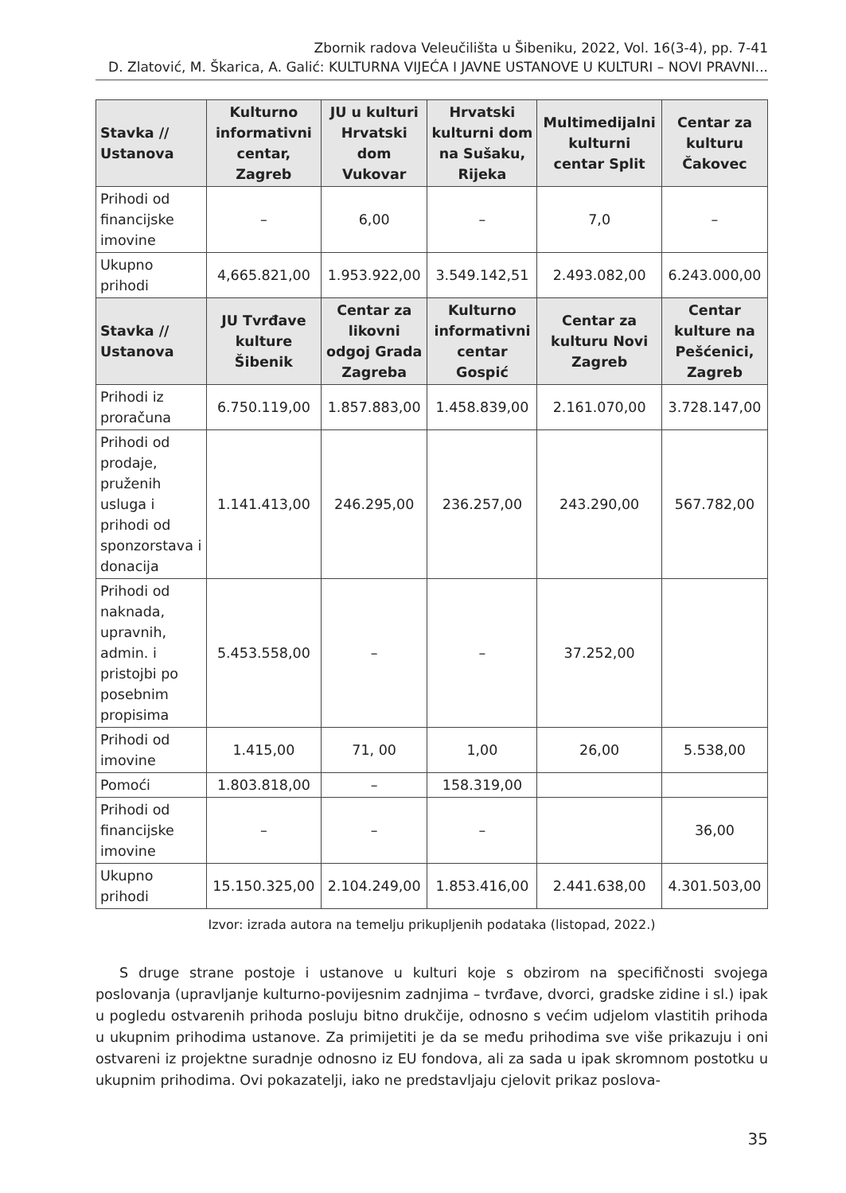Zbornik radova Veleučilišta u Šibeniku, 2022, Vol. 16(3-4), pp. 7-41
D. Zlatović, M. Škarica, A. Galić: KULTURNA VIJEĆA I JAVNE USTANOVE U KULTURI – NOVI PRAVNI...
| Stavka // Ustanova | Kulturno informativni centar, Zagreb | JU u kulturi Hrvatski dom Vukovar | Hrvatski kulturni dom na Sušaku, Rijeka | Multimedijalni kulturni centar Split | Centar za kulturu Čakovec |
| --- | --- | --- | --- | --- | --- |
| Prihodi od financijske imovine | – | 6,00 | – | 7,0 | – |
| Ukupno prihodi | 4,665.821,00 | 1.953.922,00 | 3.549.142,51 | 2.493.082,00 | 6.243.000,00 |
| Stavka // Ustanova | JU Tvrđave kulture Šibenik | Centar za likovni odgoj Grada Zagreba | Kulturno informativni centar Gospić | Centar za kulturu Novi Zagreb | Centar kulture na Pešćenici, Zagreb |
| Prihodi iz proračuna | 6.750.119,00 | 1.857.883,00 | 1.458.839,00 | 2.161.070,00 | 3.728.147,00 |
| Prihodi od prodaje, pruženih usluga i prihodi od sponzorstava i donacija | 1.141.413,00 | 246.295,00 | 236.257,00 | 243.290,00 | 567.782,00 |
| Prihodi od naknada, upravnih, admin. i pristojbi po posebnim propisima | 5.453.558,00 | – | – | 37.252,00 | |
| Prihodi od imovine | 1.415,00 | 71, 00 | 1,00 | 26,00 | 5.538,00 |
| Pomoći | 1.803.818,00 | – | 158.319,00 | | |
| Prihodi od financijske imovine | – | – | – | | 36,00 |
| Ukupno prihodi | 15.150.325,00 | 2.104.249,00 | 1.853.416,00 | 2.441.638,00 | 4.301.503,00 |
Izvor: izrada autora na temelju prikupljenih podataka (listopad, 2022.)
S druge strane postoje i ustanove u kulturi koje s obzirom na specifičnosti svojega poslovanja (upravljanje kulturno-povijesnim zadnjima – tvrđave, dvorci, gradske zidine i sl.) ipak u pogledu ostvarenih prihoda posluju bitno drukčije, odnosno s većim udjelom vlastitih prihoda u ukupnim prihodima ustanove. Za primijetiti je da se među prihodima sve više prikazuju i oni ostvareni iz projektne suradnje odnosno iz EU fondova, ali za sada u ipak skromnom postotku u ukupnim prihodima. Ovi pokazatelji, iako ne predstavljaju cjelovit prikaz poslova-
35